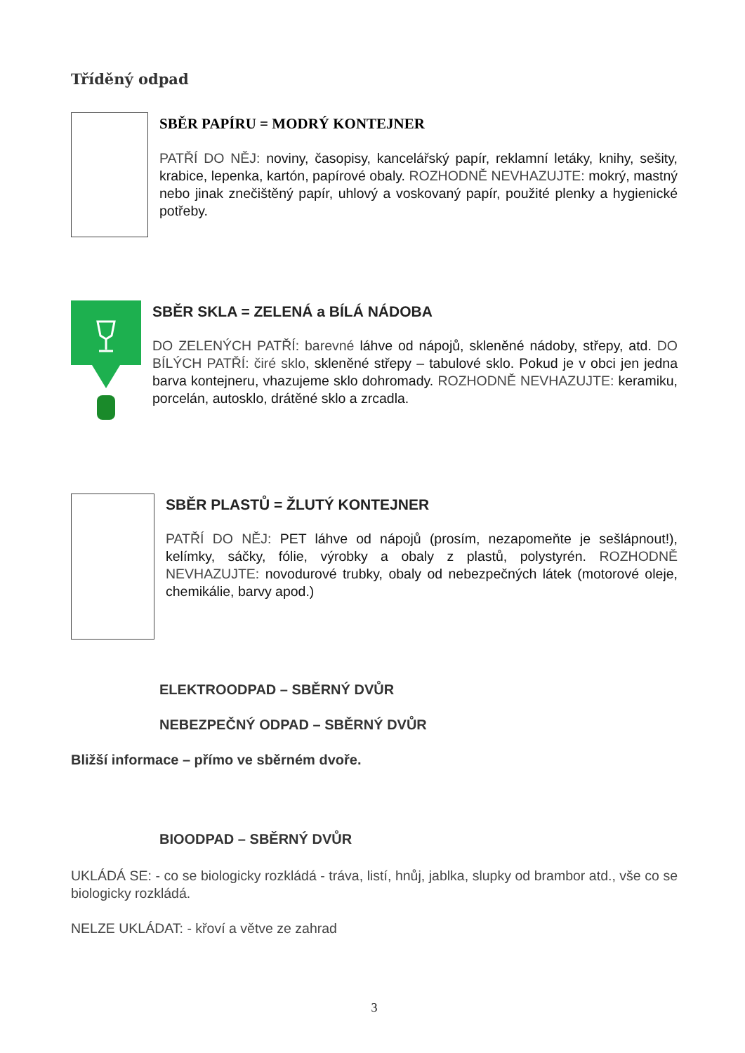Tříděný odpad
SBĚR PAPÍRU = MODRÝ KONTEJNER
PATŘÍ DO NĚJ: noviny, časopisy, kancelářský papír, reklamní letáky, knihy, sešity, krabice, lepenka, kartón, papírové obaly. ROZHODNĚ NEVHAZUJTE: mokrý, mastný nebo jinak znečištěný papír, uhlový a voskovaný papír, použité plenky a hygienické potřeby.
SBĚR SKLA = ZELENÁ a BÍLÁ NÁDOBA
DO ZELENÝCH PATŘÍ: barevné láhve od nápojů, skleněné nádoby, střepy, atd. DO BÍLÝCH PATŘÍ: čiré sklo, skleněné střepy – tabulové sklo. Pokud je v obci jen jedna barva kontejneru, vhazujeme sklo dohromady. ROZHODNĚ NEVHAZUJTE: keramiku, porcelán, autosklo, drátěné sklo a zrcadla.
SBĚR PLASTŮ = ŽLUTÝ KONTEJNER
PATŘÍ DO NĚJ: PET láhve od nápojů (prosím, nezapomeňte je sešlápnout!), kelímky, sáčky, fólie, výrobky a obaly z plastů, polystyrén. ROZHODNĚ NEVHAZUJTE: novodurové trubky, obaly od nebezpečných látek (motorové oleje, chemikálie, barvy apod.)
ELEKTROODPAD – SBĚRNÝ DVŮR
NEBEZPEČNÝ ODPAD – SBĚRNÝ DVŮR
Bližší informace – přímo ve sběrném dvoře.
BIOODPAD – SBĚRNÝ DVŮR
UKLÁDÁ SE: - co se biologicky rozkládá - tráva, listí, hnůj, jablka, slupky od brambor atd., vše co se biologicky rozkládá.
NELZE UKLÁDAT: - křoví a větve ze zahrad
3